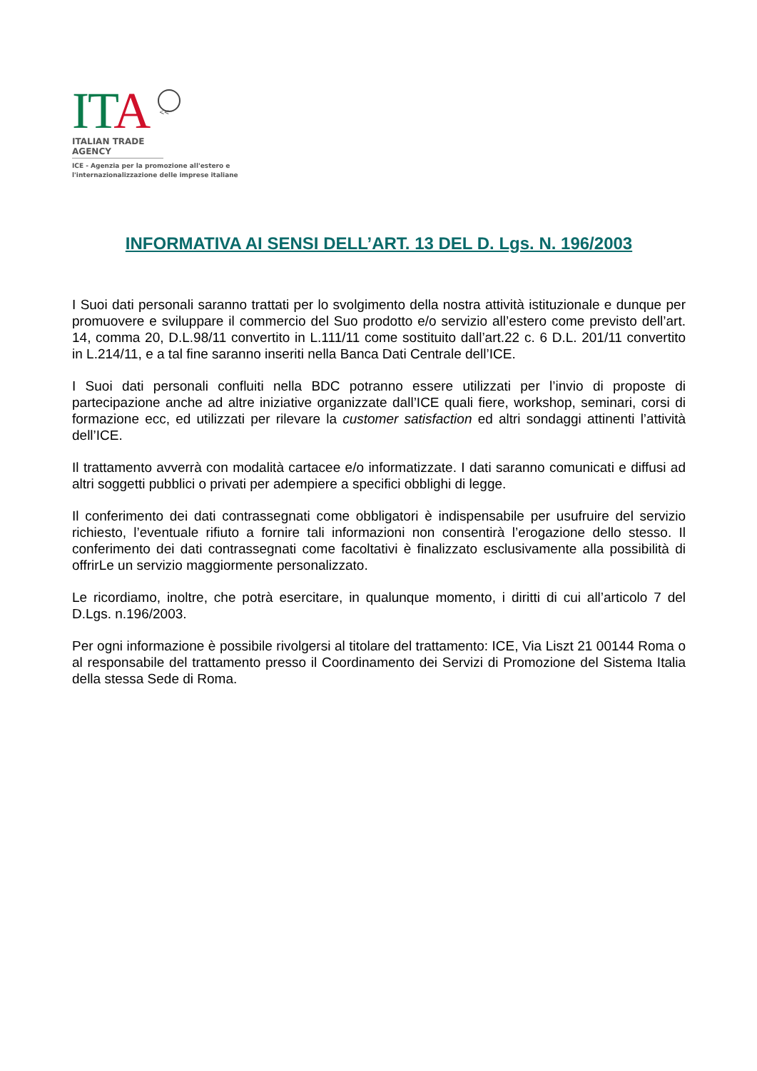ITA <<
ITALIAN TRADE AGENCY
ICE - Agenzia per la promozione all'estero e
l'internazionalizzazione delle imprese italiane
INFORMATIVA AI SENSI DELL’ART. 13 DEL D. Lgs. N. 196/2003
I Suoi dati personali saranno trattati per lo svolgimento della nostra attività istituzionale e dunque per promuovere e sviluppare il commercio del Suo prodotto e/o servizio all’estero come previsto dell’art. 14, comma 20, D.L.98/11 convertito in L.111/11 come sostituito dall’art.22 c. 6 D.L. 201/11 convertito in L.214/11, e a tal fine saranno inseriti nella Banca Dati Centrale dell’ICE.
I Suoi dati personali confluiti nella BDC potranno essere utilizzati per l’invio di proposte di partecipazione anche ad altre iniziative organizzate dall’ICE quali fiere, workshop, seminari, corsi di formazione ecc, ed utilizzati per rilevare la customer satisfaction ed altri sondaggi attinenti l’attività dell’ICE.
Il trattamento avverrà con modalità cartacee e/o informatizzate. I dati saranno comunicati e diffusi ad altri soggetti pubblici o privati per adempiere a specifici obblighi di legge.
Il conferimento dei dati contrassegnati come obbligatori è indispensabile per usufruire del servizio richiesto, l’eventuale rifiuto a fornire tali informazioni non consentirà l’erogazione dello stesso. Il conferimento dei dati contrassegnati come facoltativi è finalizzato esclusivamente alla possibilità di offrirLe un servizio maggiormente personalizzato.
Le ricordiamo, inoltre, che potrà esercitare, in qualunque momento, i diritti di cui all’articolo 7 del D.Lgs. n.196/2003.
Per ogni informazione è possibile rivolgersi al titolare del trattamento: ICE, Via Liszt 21 00144 Roma o al responsabile del trattamento presso il Coordinamento dei Servizi di Promozione del Sistema Italia della stessa Sede di Roma.